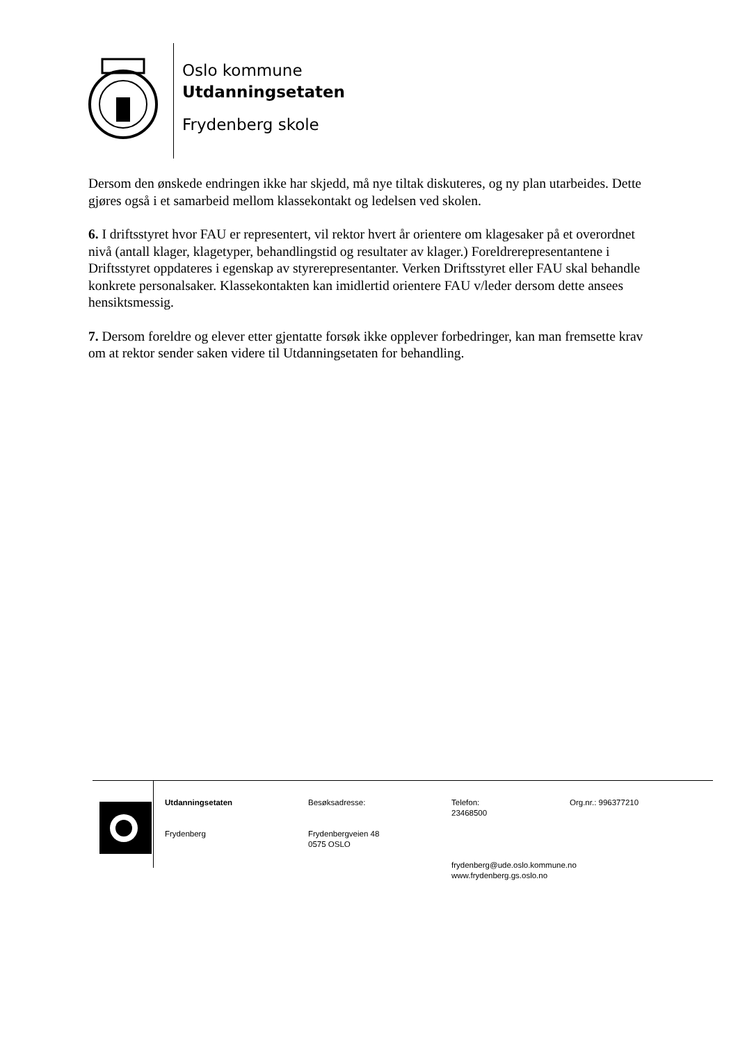Oslo kommune
Utdanningsetaten
Frydenberg skole
Dersom den ønskede endringen ikke har skjedd, må nye tiltak diskuteres, og ny plan utarbeides. Dette gjøres også i et samarbeid mellom klassekontakt og ledelsen ved skolen.
6. I driftsstyret hvor FAU er representert, vil rektor hvert år orientere om klagesaker på et overordnet nivå (antall klager, klagetyper, behandlingstid og resultater av klager.) Foreldrerepresentantene i Driftsstyret oppdateres i egenskap av styrerepresentanter. Verken Driftsstyret eller FAU skal behandle konkrete personalsaker. Klassekontakten kan imidlertid orientere FAU v/leder dersom dette ansees hensiktsmessig.
7. Dersom foreldre og elever etter gjentatte forsøk ikke opplever forbedringer, kan man fremsette krav om at rektor sender saken videre til Utdanningsetaten for behandling.
Utdanningsetaten
Frydenberg
Besøksadresse:
Frydenbergveien 48
0575 OSLO
Telefon:
23468500
frydenberg@ude.oslo.kommune.no
www.frydenberg.gs.oslo.no
Org.nr.: 996377210